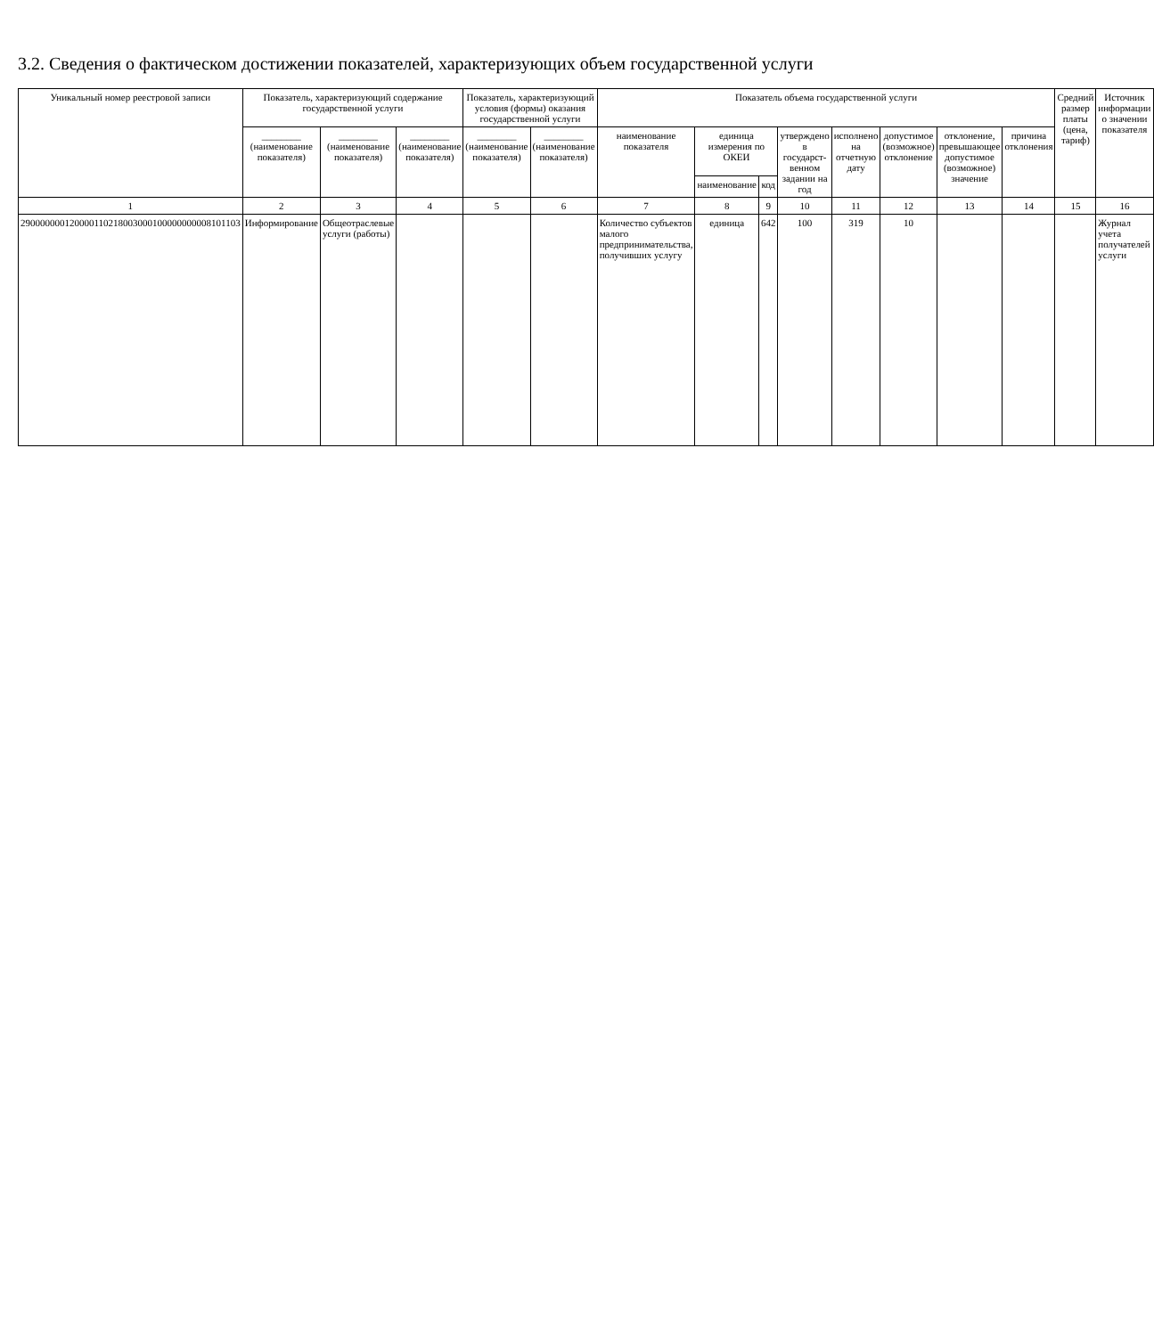3.2. Сведения о фактическом достижении показателей, характеризующих объем государственной услуги
| Уникальный номер реестровой записи | Показатель, характеризующий содержание государственной услуги | | | Показатель, характеризующий условия (формы) оказания государственной услуги | | Показатель объема государственной услуги | | | | | | | | Средний размер платы (цена, тариф) | Источник информации о значении показателя |
| --- | --- | --- | --- | --- | --- | --- | --- | --- | --- | --- | --- | --- | --- | --- | --- |
| | ________ (наименование показателя) | ________ (наименование показателя) | ________ (наименование показателя) | ________ (наименование показателя) | ________ (наименование показателя) | наименование показателя | единица измерения по ОКЕИ | | утверждено в государст-венном задании на год | исполнено на отчетную дату | допустимое (возможное) отклонение | отклонение, превышающее допустимое (возможное) значение | причина отклонения | | |
| | | | | | | | наименование | код | | | | | | | |
| 1 | 2 | 3 | 4 | 5 | 6 | 7 | 8 | 9 | 10 | 11 | 12 | 13 | 14 | 15 | 16 |
| 290000000120000110218003000100000000008101103 | Информирование | Общеотраслевые услуги (работы) | | | | Количество субъектов малого предпринимательства, получивших услугу | единица | 642 | 100 | 319 | 10 | | | | Журнал учета получателей услуги |